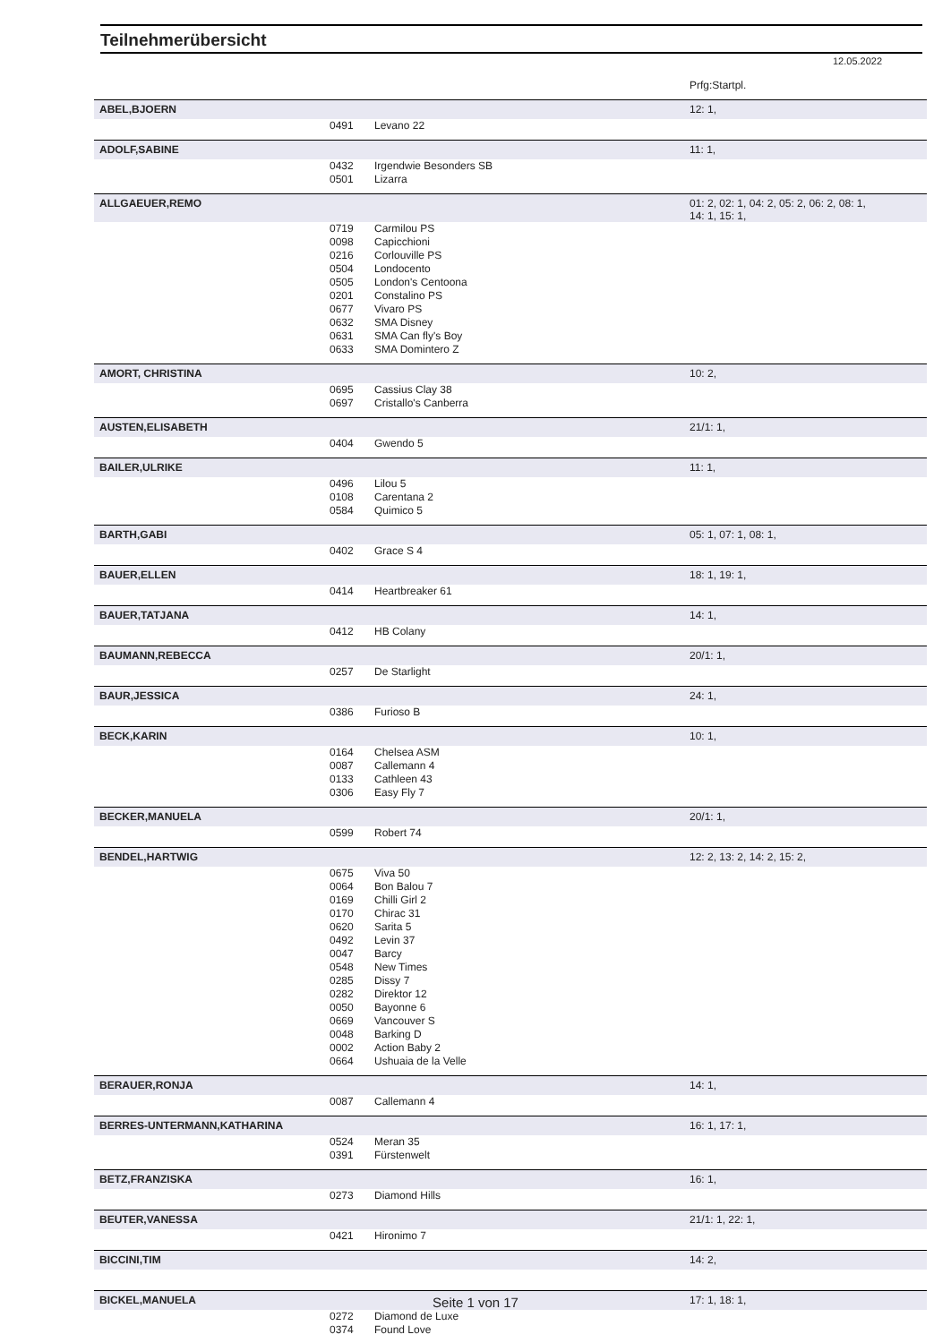Teilnehmerübersicht
12.05.2022
| | | | Prfg:Startpl. |
| ABEL,BJOERN | | | 12: 1, |
| | 0491 | Levano 22 | |
| ADOLF,SABINE | | | 11: 1, |
| | 0432 | Irgendwie Besonders SB | |
| | 0501 | Lizarra | |
| ALLGAEUER,REMO | | | 01: 2, 02: 1, 04: 2, 05: 2, 06: 2, 08: 1, 14: 1, 15: 1, |
| | 0719 | Carmilou PS | |
| | 0098 | Capicchioni | |
| | 0216 | Corlouville PS | |
| | 0504 | Londocento | |
| | 0505 | London's Centoona | |
| | 0201 | Constalino PS | |
| | 0677 | Vivaro PS | |
| | 0632 | SMA Disney | |
| | 0631 | SMA Can fly's Boy | |
| | 0633 | SMA Domintero Z | |
| AMORT, CHRISTINA | | | 10: 2, |
| | 0695 | Cassius Clay 38 | |
| | 0697 | Cristallo's Canberra | |
| AUSTEN,ELISABETH | | | 21/1: 1, |
| | 0404 | Gwendo 5 | |
| BAILER,ULRIKE | | | 11: 1, |
| | 0496 | Lilou 5 | |
| | 0108 | Carentana 2 | |
| | 0584 | Quimico 5 | |
| BARTH,GABI | | | 05: 1, 07: 1, 08: 1, |
| | 0402 | Grace S 4 | |
| BAUER,ELLEN | | | 18: 1, 19: 1, |
| | 0414 | Heartbreaker 61 | |
| BAUER,TATJANA | | | 14: 1, |
| | 0412 | HB Colany | |
| BAUMANN,REBECCA | | | 20/1: 1, |
| | 0257 | De Starlight | |
| BAUR,JESSICA | | | 24: 1, |
| | 0386 | Furioso B | |
| BECK,KARIN | | | 10: 1, |
| | 0164 | Chelsea ASM | |
| | 0087 | Callemann 4 | |
| | 0133 | Cathleen 43 | |
| | 0306 | Easy Fly 7 | |
| BECKER,MANUELA | | | 20/1: 1, |
| | 0599 | Robert 74 | |
| BENDEL,HARTWIG | | | 12: 2, 13: 2, 14: 2, 15: 2, |
| | 0675 | Viva 50 | |
| | 0064 | Bon Balou 7 | |
| | 0169 | Chilli Girl 2 | |
| | 0170 | Chirac 31 | |
| | 0620 | Sarita 5 | |
| | 0492 | Levin 37 | |
| | 0047 | Barcy | |
| | 0548 | New Times | |
| | 0285 | Dissy 7 | |
| | 0282 | Direktor 12 | |
| | 0050 | Bayonne 6 | |
| | 0669 | Vancouver S | |
| | 0048 | Barking D | |
| | 0002 | Action Baby 2 | |
| | 0664 | Ushuaia de la Velle | |
| BERAUER,RONJA | | | 14: 1, |
| | 0087 | Callemann 4 | |
| BERRES-UNTERMANN,KATHARINA | | | 16: 1, 17: 1, |
| | 0524 | Meran 35 | |
| | 0391 | Fürstenwelt | |
| BETZ,FRANZISKA | | | 16: 1, |
| | 0273 | Diamond Hills | |
| BEUTER,VANESSA | | | 21/1: 1, 22: 1, |
| | 0421 | Hironimo 7 | |
| BICCINI,TIM | | | 14: 2, |
| BICKEL,MANUELA | | | 17: 1, 18: 1, |
| | 0272 | Diamond de Luxe | |
| | 0374 | Found Love | |
Seite 1 von 17